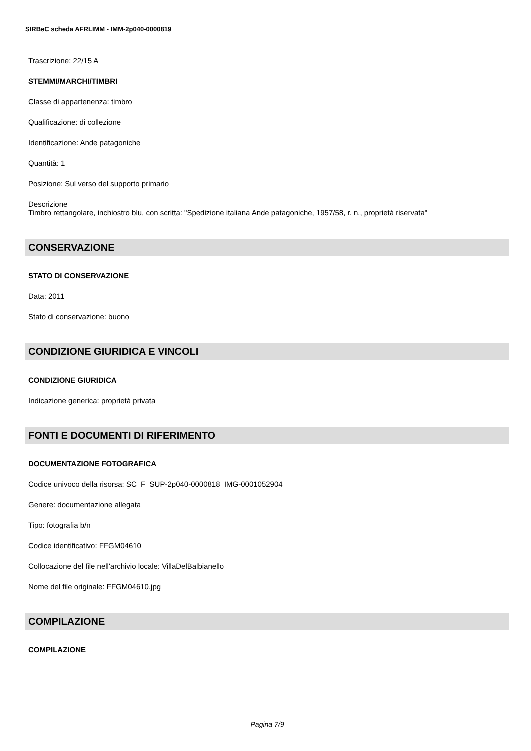SIRBeC scheda AFRLIMM - IMM-2p040-0000819
Trascrizione: 22/15 A
STEMMI/MARCHI/TIMBRI
Classe di appartenenza: timbro
Qualificazione: di collezione
Identificazione: Ande patagoniche
Quantità: 1
Posizione: Sul verso del supporto primario
Descrizione
Timbro rettangolare, inchiostro blu, con scritta: "Spedizione italiana Ande patagoniche, 1957/58, r. n., proprietà riservata"
CONSERVAZIONE
STATO DI CONSERVAZIONE
Data: 2011
Stato di conservazione: buono
CONDIZIONE GIURIDICA E VINCOLI
CONDIZIONE GIURIDICA
Indicazione generica: proprietà privata
FONTI E DOCUMENTI DI RIFERIMENTO
DOCUMENTAZIONE FOTOGRAFICA
Codice univoco della risorsa: SC_F_SUP-2p040-0000818_IMG-0001052904
Genere: documentazione allegata
Tipo: fotografia b/n
Codice identificativo: FFGM04610
Collocazione del file nell'archivio locale: VillaDelBalbianello
Nome del file originale: FFGM04610.jpg
COMPILAZIONE
COMPILAZIONE
Pagina 7/9